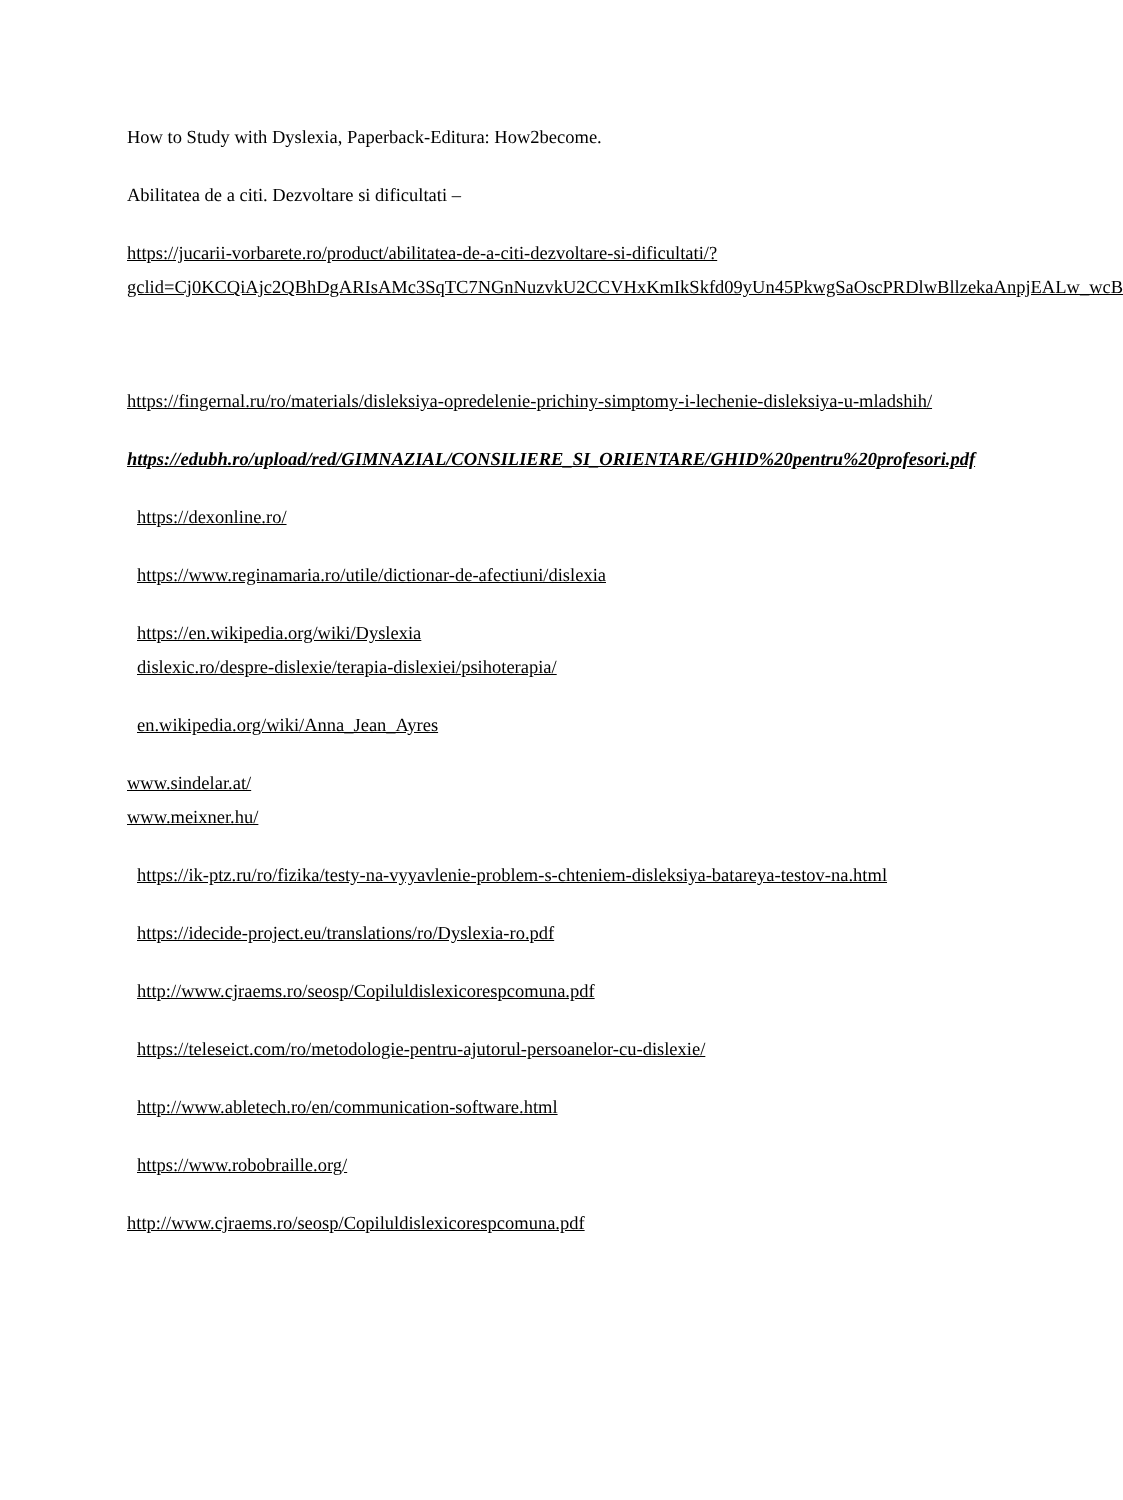How to Study with Dyslexia, Paperback-Editura: How2become.
Abilitatea de a citi. Dezvoltare si dificultati –
https://jucarii-vorbarete.ro/product/abilitatea-de-a-citi-dezvoltare-si-dificultati/?gclid=Cj0KCQiAjc2QBhDgARIsAMc3SqTC7NGnNuzvkU2CCVHxKmIkSkfd09yUn45PkwgSaOscPRDlwBllzekaAnpjEALw_wcB
https://fingernal.ru/ro/materials/disleksiya-opredelenie-prichiny-simptomy-i-lechenie-disleksiya-u-mladshih/
https://edubh.ro/upload/red/GIMNAZIAL/CONSILIERE_SI_ORIENTARE/GHID%20pentru%20profesori.pdf
https://dexonline.ro/
https://www.reginamaria.ro/utile/dictionar-de-afectiuni/dislexia
https://en.wikipedia.org/wiki/Dyslexia
dislexic.ro/despre-dislexie/terapia-dislexiei/psihoterapia/
en.wikipedia.org/wiki/Anna_Jean_Ayres
www.sindelar.at/
www.meixner.hu/
https://ik-ptz.ru/ro/fizika/testy-na-vyyavlenie-problem-s-chteniem-disleksiya-batareya-testov-na.html
https://idecide-project.eu/translations/ro/Dyslexia-ro.pdf
http://www.cjraems.ro/seosp/Copiluldislexicorespcomuna.pdf
https://teleseict.com/ro/metodologie-pentru-ajutorul-persoanelor-cu-dislexie/
http://www.abletech.ro/en/communication-software.html
https://www.robobraille.org/
http://www.cjraems.ro/seosp/Copiluldislexicorespcomuna.pdf